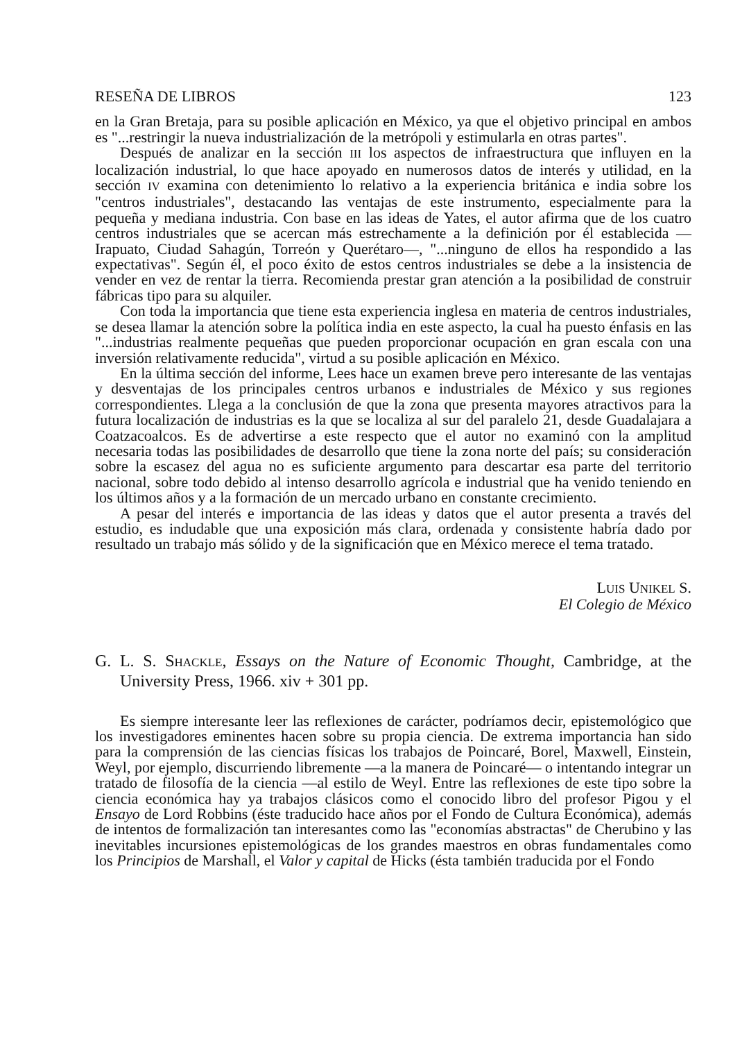RESEÑA DE LIBROS 123
en la Gran Bretaja, para su posible aplicación en México, ya que el objetivo principal en ambos es "...restringir la nueva industrialización de la metrópoli y estimularla en otras partes".
Después de analizar en la sección III los aspectos de infraestructura que influyen en la localización industrial, lo que hace apoyado en numerosos datos de interés y utilidad, en la sección IV examina con detenimiento lo relativo a la experiencia británica e india sobre los "centros industriales", destacando las ventajas de este instrumento, especialmente para la pequeña y mediana industria. Con base en las ideas de Yates, el autor afirma que de los cuatro centros industriales que se acercan más estrechamente a la definición por él establecida —Irapuato, Ciudad Sahagún, Torreón y Querétaro—, "...ninguno de ellos ha respondido a las expectativas". Según él, el poco éxito de estos centros industriales se debe a la insistencia de vender en vez de rentar la tierra. Recomienda prestar gran atención a la posibilidad de construir fábricas tipo para su alquiler.
Con toda la importancia que tiene esta experiencia inglesa en materia de centros industriales, se desea llamar la atención sobre la política india en este aspecto, la cual ha puesto énfasis en las "...industrias realmente pequeñas que pueden proporcionar ocupación en gran escala con una inversión relativamente reducida", virtud a su posible aplicación en México.
En la última sección del informe, Lees hace un examen breve pero interesante de las ventajas y desventajas de los principales centros urbanos e industriales de México y sus regiones correspondientes. Llega a la conclusión de que la zona que presenta mayores atractivos para la futura localización de industrias es la que se localiza al sur del paralelo 21, desde Guadalajara a Coatzacoalcos. Es de advertirse a este respecto que el autor no examinó con la amplitud necesaria todas las posibilidades de desarrollo que tiene la zona norte del país; su consideración sobre la escasez del agua no es suficiente argumento para descartar esa parte del territorio nacional, sobre todo debido al intenso desarrollo agrícola e industrial que ha venido teniendo en los últimos años y a la formación de un mercado urbano en constante crecimiento.
A pesar del interés e importancia de las ideas y datos que el autor presenta a través del estudio, es indudable que una exposición más clara, ordenada y consistente habría dado por resultado un trabajo más sólido y de la significación que en México merece el tema tratado.
LUIS UNIKEL S.
El Colegio de México
G. L. S. SHACKLE, Essays on the Nature of Economic Thought, Cambridge, at the University Press, 1966. xiv + 301 pp.
Es siempre interesante leer las reflexiones de carácter, podríamos decir, epistemológico que los investigadores eminentes hacen sobre su propia ciencia. De extrema importancia han sido para la comprensión de las ciencias físicas los trabajos de Poincaré, Borel, Maxwell, Einstein, Weyl, por ejemplo, discurriendo libremente —a la manera de Poincaré— o intentando integrar un tratado de filosofía de la ciencia —al estilo de Weyl. Entre las reflexiones de este tipo sobre la ciencia económica hay ya trabajos clásicos como el conocido libro del profesor Pigou y el Ensayo de Lord Robbins (éste traducido hace años por el Fondo de Cultura Económica), además de intentos de formalización tan interesantes como las "economías abstractas" de Cherubino y las inevitables incursiones epistemológicas de los grandes maestros en obras fundamentales como los Principios de Marshall, el Valor y capital de Hicks (ésta también traducida por el Fondo